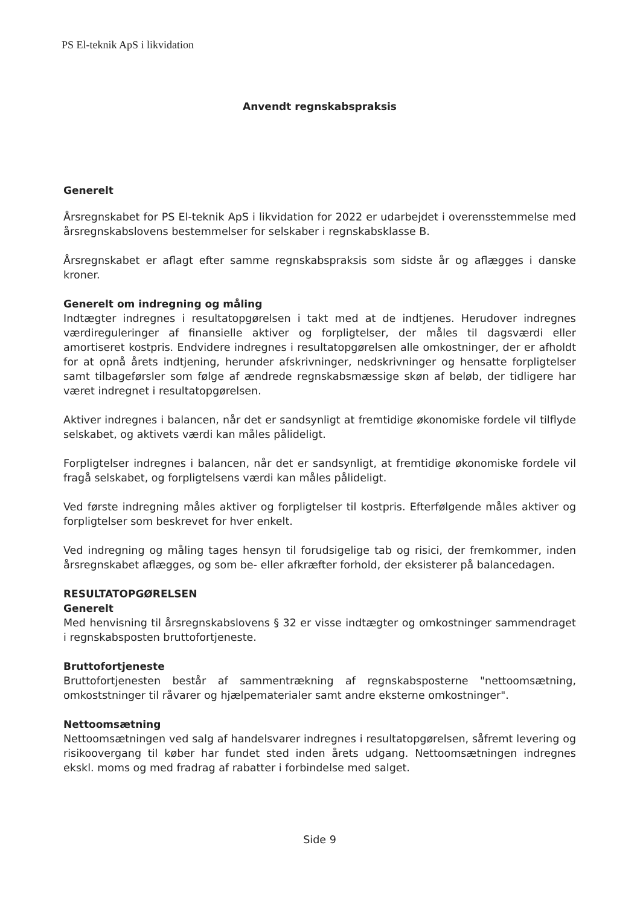PS El-teknik ApS i likvidation
Anvendt regnskabspraksis
Generelt
Årsregnskabet for PS El-teknik ApS i likvidation for 2022 er udarbejdet i overensstemmelse med årsregnskabslovens bestemmelser for selskaber i regnskabsklasse B.
Årsregnskabet er aflagt efter samme regnskabspraksis som sidste år og aflægges i danske kroner.
Generelt om indregning og måling
Indtægter indregnes i resultatopgørelsen i takt med at de indtjenes. Herudover indregnes værdireguleringer af finansielle aktiver og forpligtelser, der måles til dagsværdi eller amortiseret kostpris. Endvidere indregnes i resultatopgørelsen alle omkostninger, der er afholdt for at opnå årets indtjening, herunder afskrivninger, nedskrivninger og hensatte forpligtelser samt tilbageførsler som følge af ændrede regnskabsmæssige skøn af beløb, der tidligere har været indregnet i resultatopgørelsen.
Aktiver indregnes i balancen, når det er sandsynligt at fremtidige økonomiske fordele vil tilflyde selskabet, og aktivets værdi kan måles pålideligt.
Forpligtelser indregnes i balancen, når det er sandsynligt, at fremtidige økonomiske fordele vil fragå selskabet, og forpligtelsens værdi kan måles pålideligt.
Ved første indregning måles aktiver og forpligtelser til kostpris. Efterfølgende måles aktiver og forpligtelser som beskrevet for hver enkelt.
Ved indregning og måling tages hensyn til forudsigelige tab og risici, der fremkommer, inden årsregnskabet aflægges, og som be- eller afkræfter forhold, der eksisterer på balancedagen.
RESULTATOPGØRELSEN
Generelt
Med henvisning til årsregnskabslovens § 32 er visse indtægter og omkostninger sammendraget i regnskabsposten bruttofortjeneste.
Bruttofortjeneste
Bruttofortjenesten består af sammentrækning af regnskabsposterne "nettoomsætning, omkoststninger til råvarer og hjælpematerialer samt andre eksterne omkostninger".
Nettoomsætning
Nettoomsætningen ved salg af handelsvarer indregnes i resultatopgørelsen, såfremt levering og risikoovergang til køber har fundet sted inden årets udgang. Nettoomsætningen indregnes ekskl. moms og med fradrag af rabatter i forbindelse med salget.
Side 9